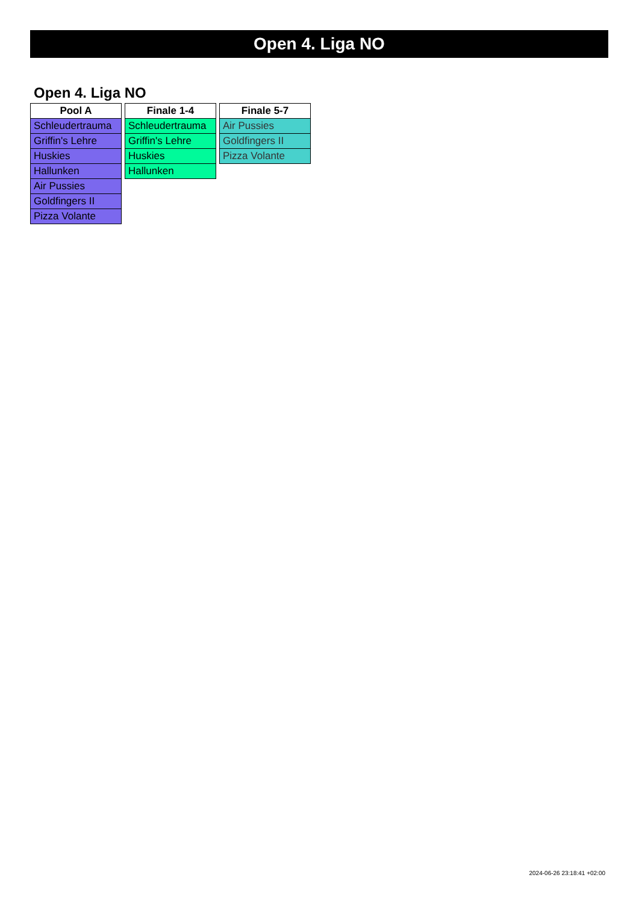Open 4. Liga NO
Open 4. Liga NO
| Pool A |
| --- |
| Schleudertrauma |
| Griffin's Lehre |
| Huskies |
| Hallunken |
| Air Pussies |
| Goldfingers II |
| Pizza Volante |
| Finale 1-4 |
| --- |
| Schleudertrauma |
| Griffin's Lehre |
| Huskies |
| Hallunken |
| Finale 5-7 |
| --- |
| Air Pussies |
| Goldfingers II |
| Pizza Volante |
2024-06-26 23:18:41 +02:00